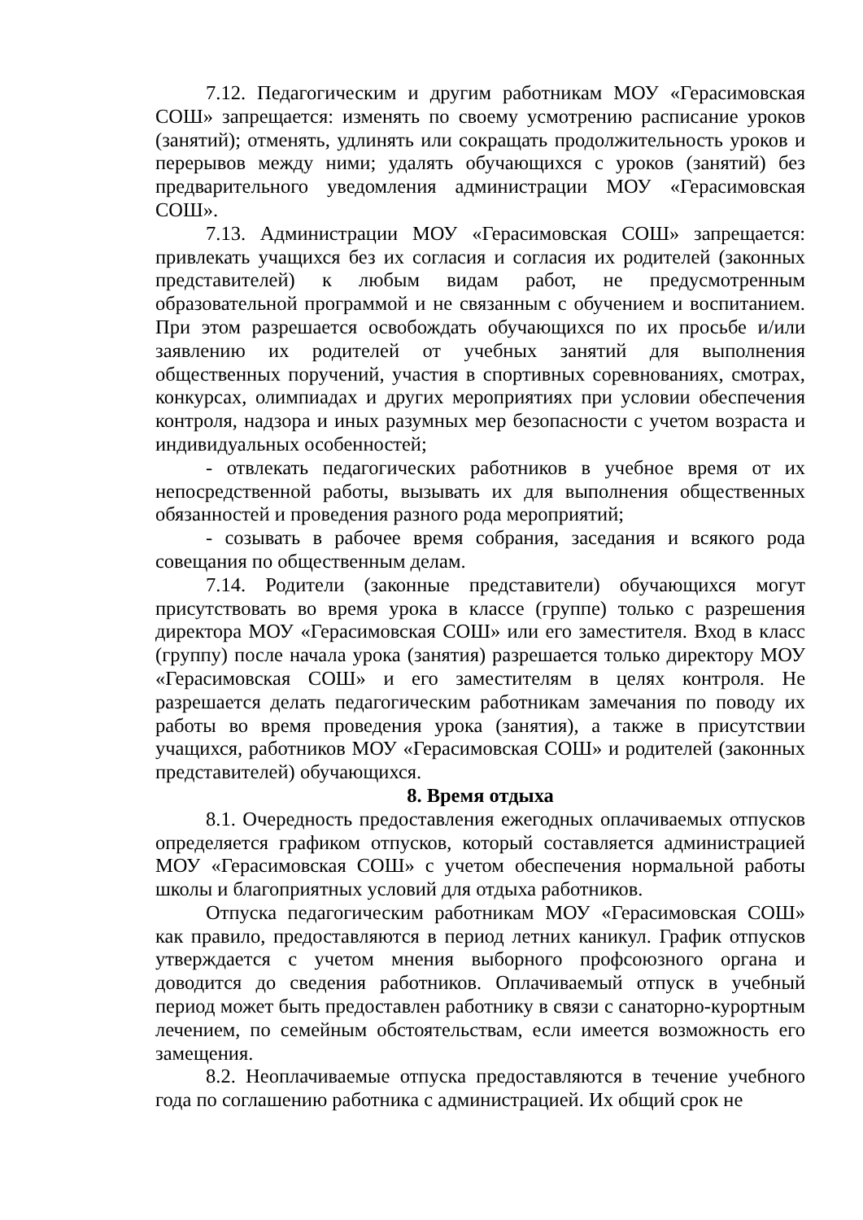7.12. Педагогическим и другим работникам МОУ «Герасимовская СОШ» запрещается: изменять по своему усмотрению расписание уроков (занятий); отменять, удлинять или сокращать продолжительность уроков и перерывов между ними; удалять обучающихся с уроков (занятий) без предварительного уведомления администрации МОУ «Герасимовская СОШ».
7.13. Администрации МОУ «Герасимовская СОШ» запрещается: привлекать учащихся без их согласия и согласия их родителей (законных представителей) к любым видам работ, не предусмотренным образовательной программой и не связанным с обучением и воспитанием. При этом разрешается освобождать обучающихся по их просьбе и/или заявлению их родителей от учебных занятий для выполнения общественных поручений, участия в спортивных соревнованиях, смотрах, конкурсах, олимпиадах и других мероприятиях при условии обеспечения контроля, надзора и иных разумных мер безопасности с учетом возраста и индивидуальных особенностей;
- отвлекать педагогических работников в учебное время от их непосредственной работы, вызывать их для выполнения общественных обязанностей и проведения разного рода мероприятий;
- созывать в рабочее время собрания, заседания и всякого рода совещания по общественным делам.
7.14. Родители (законные представители) обучающихся могут присутствовать во время урока в классе (группе) только с разрешения директора МОУ «Герасимовская СОШ» или его заместителя. Вход в класс (группу) после начала урока (занятия) разрешается только директору МОУ «Герасимовская СОШ» и его заместителям в целях контроля. Не разрешается делать педагогическим работникам замечания по поводу их работы во время проведения урока (занятия), а также в присутствии учащихся, работников МОУ «Герасимовская СОШ» и родителей (законных представителей) обучающихся.
8. Время отдыха
8.1. Очередность предоставления ежегодных оплачиваемых отпусков определяется графиком отпусков, который составляется администрацией МОУ «Герасимовская СОШ» с учетом обеспечения нормальной работы школы и благоприятных условий для отдыха работников.
Отпуска педагогическим работникам МОУ «Герасимовская СОШ» как правило, предоставляются в период летних каникул. График отпусков утверждается с учетом мнения выборного профсоюзного органа и доводится до сведения работников. Оплачиваемый отпуск в учебный период может быть предоставлен работнику в связи с санаторно-курортным лечением, по семейным обстоятельствам, если имеется возможность его замещения.
8.2. Неоплачиваемые отпуска предоставляются в течение учебного года по соглашению работника с администрацией. Их общий срок не